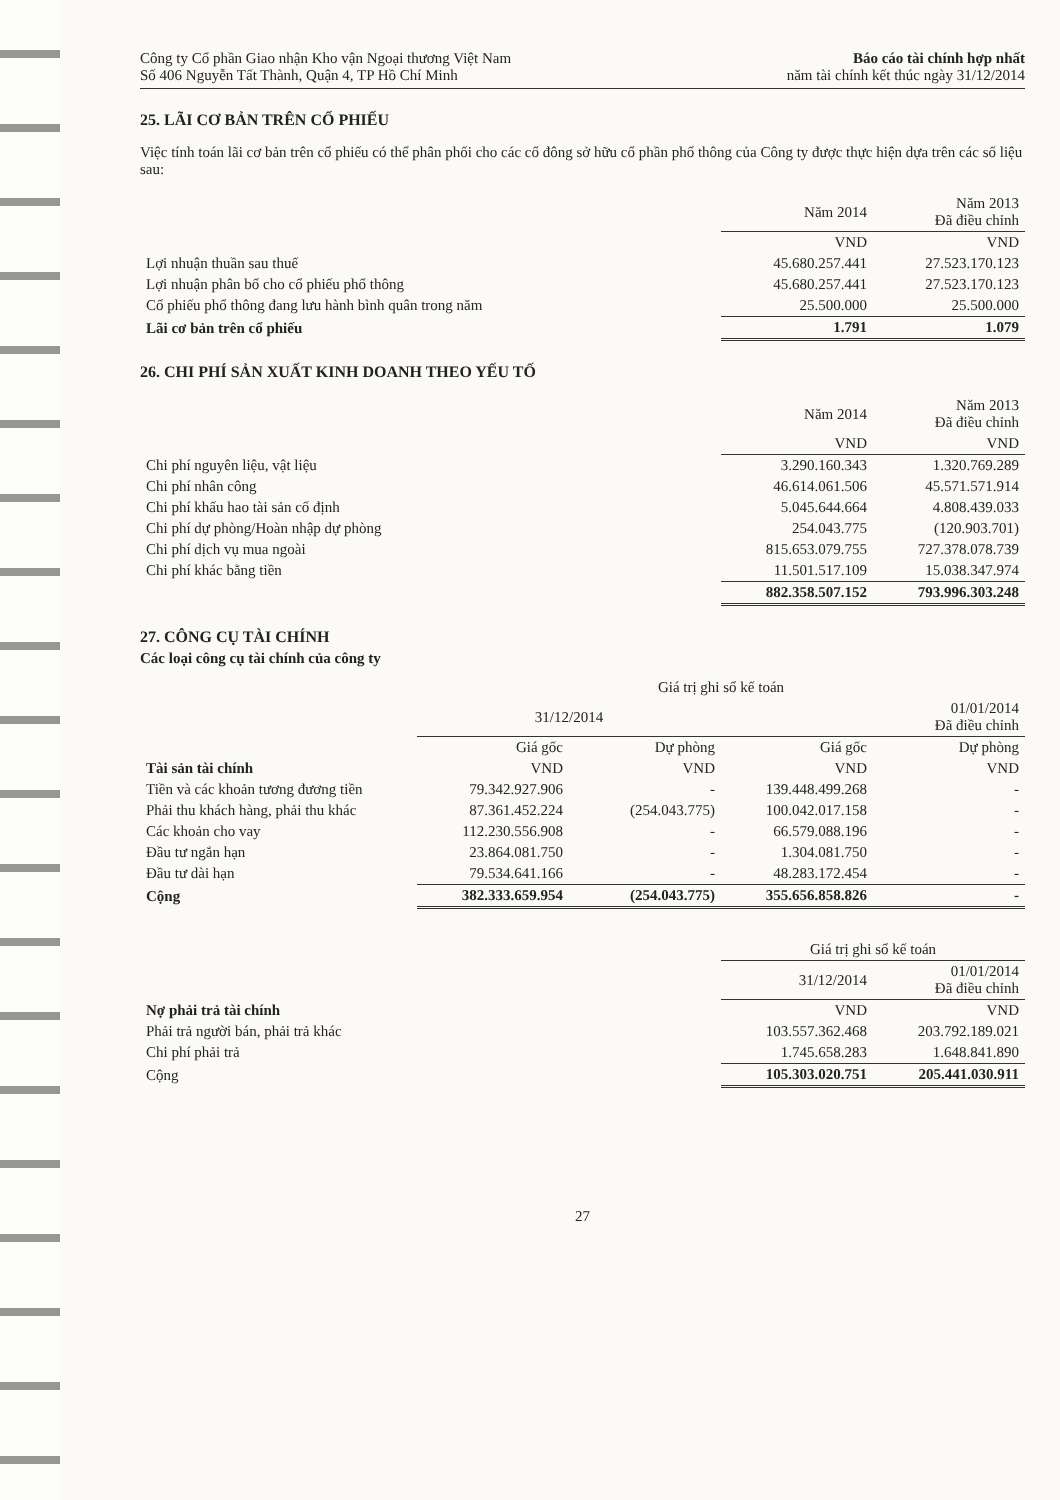Công ty Cổ phần Giao nhận Kho vận Ngoại thương Việt Nam
Số 406 Nguyễn Tất Thành, Quận 4, TP Hồ Chí Minh
Báo cáo tài chính hợp nhất
năm tài chính kết thúc ngày 31/12/2014
25. LÃI CƠ BẢN TRÊN CỔ PHIẾU
Việc tính toán lãi cơ bản trên cổ phiếu có thể phân phối cho các cổ đông sở hữu cổ phần phổ thông của Công ty được thực hiện dựa trên các số liệu sau:
| | Năm 2014 | Năm 2013 Đã điều chỉnh |
| --- | --- | --- |
| | VND | VND |
| Lợi nhuận thuần sau thuế | 45.680.257.441 | 27.523.170.123 |
| Lợi nhuận phân bổ cho cổ phiếu phổ thông | 45.680.257.441 | 27.523.170.123 |
| Cổ phiếu phổ thông đang lưu hành bình quân trong năm | 25.500.000 | 25.500.000 |
| Lãi cơ bản trên cổ phiếu | 1.791 | 1.079 |
26. CHI PHÍ SẢN XUẤT KINH DOANH THEO YẾU TỐ
| | Năm 2014 | Năm 2013 Đã điều chỉnh |
| --- | --- | --- |
| | VND | VND |
| Chi phí nguyên liệu, vật liệu | 3.290.160.343 | 1.320.769.289 |
| Chi phí nhân công | 46.614.061.506 | 45.571.571.914 |
| Chi phí khấu hao tài sản cố định | 5.045.644.664 | 4.808.439.033 |
| Chi phí dự phòng/Hoàn nhập dự phòng | 254.043.775 | (120.903.701) |
| Chi phí dịch vụ mua ngoài | 815.653.079.755 | 727.378.078.739 |
| Chi phí khác bằng tiền | 11.501.517.109 | 15.038.347.974 |
| | 882.358.507.152 | 793.996.303.248 |
27. CÔNG CỤ TÀI CHÍNH
Các loại công cụ tài chính của công ty
| | Giá trị ghi sổ kế toán | | | |
| --- | --- | --- | --- | --- |
| | 31/12/2014 | | 01/01/2014 Đã điều chỉnh | |
| | Giá gốc | Dự phòng | Giá gốc | Dự phòng |
| Tài sản tài chính | VND | VND | VND | VND |
| Tiền và các khoản tương đương tiền | 79.342.927.906 | - | 139.448.499.268 | - |
| Phải thu khách hàng, phải thu khác | 87.361.452.224 | (254.043.775) | 100.042.017.158 | - |
| Các khoản cho vay | 112.230.556.908 | - | 66.579.088.196 | - |
| Đầu tư ngắn hạn | 23.864.081.750 | - | 1.304.081.750 | - |
| Đầu tư dài hạn | 79.534.641.166 | - | 48.283.172.454 | - |
| Cộng | 382.333.659.954 | (254.043.775) | 355.656.858.826 | - |
| | Giá trị ghi sổ kế toán | |
| --- | --- | --- |
| | 31/12/2014 | 01/01/2014 Đã điều chỉnh |
| Nợ phải trả tài chính | VND | VND |
| Phải trả người bán, phải trả khác | 103.557.362.468 | 203.792.189.021 |
| Chi phí phải trả | 1.745.658.283 | 1.648.841.890 |
| Cộng | 105.303.020.751 | 205.441.030.911 |
27